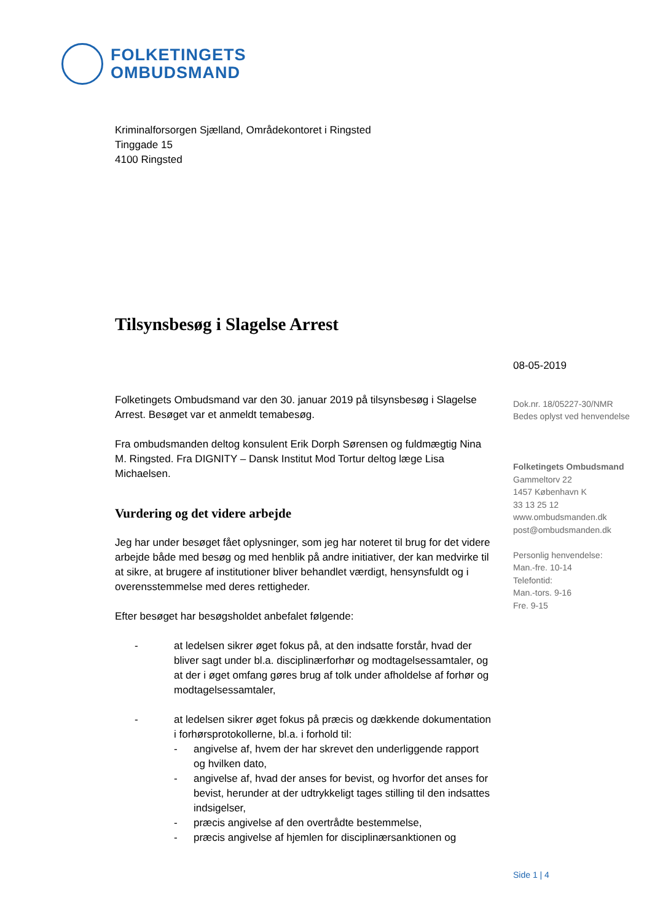FOLKETINGETS
OMBUDSMAND
Kriminalforsorgen Sjælland, Områdekontoret i Ringsted
Tinggade 15
4100 Ringsted
Tilsynsbesøg i Slagelse Arrest
Folketingets Ombudsmand var den 30. januar 2019 på tilsynsbesøg i Slagelse Arrest. Besøget var et anmeldt temabesøg.
Fra ombudsmanden deltog konsulent Erik Dorph Sørensen og fuldmægtig Nina M. Ringsted. Fra DIGNITY – Dansk Institut Mod Tortur deltog læge Lisa Michaelsen.
Vurdering og det videre arbejde
Jeg har under besøget fået oplysninger, som jeg har noteret til brug for det videre arbejde både med besøg og med henblik på andre initiativer, der kan medvirke til at sikre, at brugere af institutioner bliver behandlet værdigt, hensynsfuldt og i overensstemmelse med deres rettigheder.
Efter besøget har besøgsholdet anbefalet følgende:
- at ledelsen sikrer øget fokus på, at den indsatte forstår, hvad der bliver sagt under bl.a. disciplinærforhør og modtagelsessamtaler, og at der i øget omfang gøres brug af tolk under afholdelse af forhør og modtagelsessamtaler,
- at ledelsen sikrer øget fokus på præcis og dækkende dokumentation i forhørsprotokollerne, bl.a. i forhold til:
- angivelse af, hvem der har skrevet den underliggende rapport og hvilken dato,
- angivelse af, hvad der anses for bevist, og hvorfor det anses for bevist, herunder at der udtrykkeligt tages stilling til den indsattes indsigelser,
- præcis angivelse af den overtrådte bestemmelse,
- præcis angivelse af hjemlen for disciplinærsanktionen og
08-05-2019
Dok.nr. 18/05227-30/NMR
Bedes oplyst ved henvendelse
Folketingets Ombudsmand
Gammeltorv 22
1457 København K
33 13 25 12
www.ombudsmanden.dk
post@ombudsmanden.dk
Personlig henvendelse:
Man.-fre. 10-14
Telefontid:
Man.-tors. 9-16
Fre. 9-15
Side 1 | 4